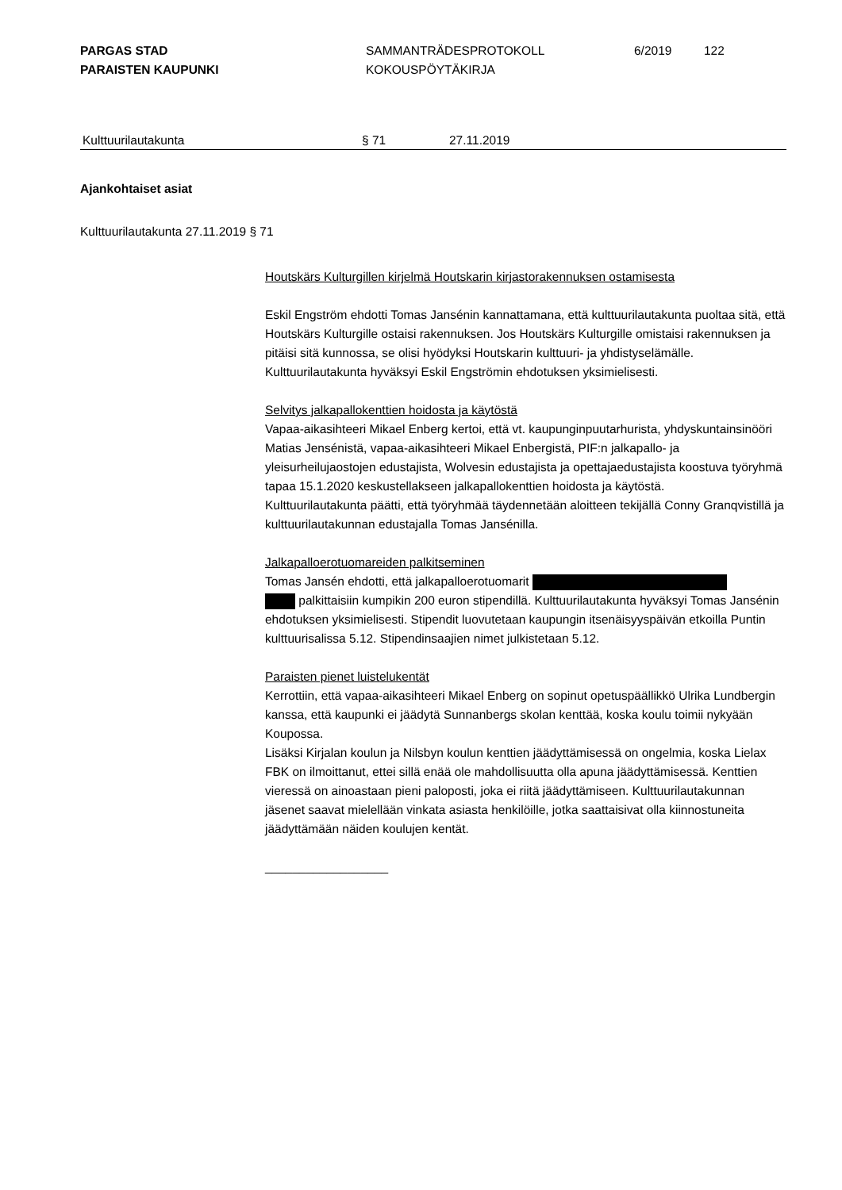PARGAS STAD
PARAISTEN KAUPUNKI
SAMMANTRÄDESPROTOKOLL
KOKOUSPÖYTÄKIRJA
6/2019 122
Kulttuurilautakunta § 71 27.11.2019
Ajankohtaiset asiat
Kulttuurilautakunta 27.11.2019 § 71
Houtskärs Kulturgillen kirjelmä Houtskarin kirjastorakennuksen ostamisesta
Eskil Engström ehdotti Tomas Jansénin kannattamana, että kulttuurilautakunta puoltaa sitä, että Houtskärs Kulturgille ostaisi rakennuksen. Jos Houtskärs Kulturgille omistaisi rakennuksen ja pitäisi sitä kunnossa, se olisi hyödyksi Houtskarin kulttuuri- ja yhdistyselämälle.
Kulttuurilautakunta hyväksyi Eskil Engströmin ehdotuksen yksimielisesti.
Selvitys jalkapallokenttien hoidosta ja käytöstä
Vapaa-aikasihteeri Mikael Enberg kertoi, että vt. kaupunginpuutarhurista, yhdyskuntainsinööri Matias Jensénistä, vapaa-aikasihteeri Mikael Enbergistä, PIF:n jalkapallo- ja yleisurheilujaostojen edustajista, Wolvesin edustajista ja opettajaedustajista koostuva työryhmä tapaa 15.1.2020 keskustellakseen jalkapallokenttien hoidosta ja käytöstä.
Kulttuurilautakunta päätti, että työryhmää täydennetään aloitteen tekijällä Conny Granqvistillä ja kulttuurilautakunnan edustajalla Tomas Jansénilla.
Jalkapalloerotuomareiden palkitseminen
Tomas Jansén ehdotti, että jalkapalloerotuomarit
palkittaisiin kumpikin 200 euron stipendillä. Kulttuurilautakunta hyväksyi Tomas Jansénin ehdotuksen yksimielisesti. Stipendit luovutetaan kaupungin itsenäisyyspäivän etkoilla Puntin kulttuurisalissa 5.12. Stipendinsaajien nimet julkistetaan 5.12.
Paraisten pienet luistelukentät
Kerrottiin, että vapaa-aikasihteeri Mikael Enberg on sopinut opetuspäällikkö Ulrika Lundbergin kanssa, että kaupunki ei jäädytä Sunnanbergs skolan kenttää, koska koulu toimii nykyään Koupossa.
Lisäksi Kirjalan koulun ja Nilsbyn koulun kenttien jäädyttämisessä on ongelmia, koska Lielax FBK on ilmoittanut, ettei sillä enää ole mahdollisuutta olla apuna jäädyttämisessä. Kenttien vieressä on ainoastaan pieni paloposti, joka ei riitä jäädyttämiseen. Kulttuurilautakunnan jäsenet saavat mielellään vinkata asiasta henkilöille, jotka saattaisivat olla kiinnostuneita jäädyttämään näiden koulujen kentät.
__________________